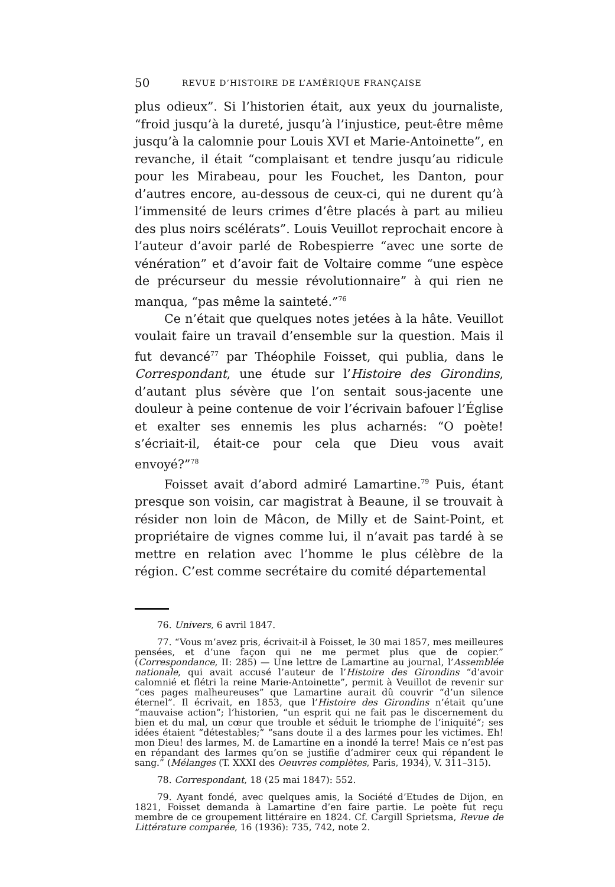50 REVUE D’HISTOIRE DE L’AMÉRIQUE FRANÇAISE
plus odieux”. Si l’historien était, aux yeux du journaliste, “froid jusqu’à la dureté, jusqu’à l’injustice, peut-être même jusqu’à la calomnie pour Louis XVI et Marie-Antoinette”, en revanche, il était “complaisant et tendre jusqu’au ridicule pour les Mirabeau, pour les Fouchet, les Danton, pour d’autres encore, au-dessous de ceux-ci, qui ne durent qu’à l’immensité de leurs crimes d’être placés à part au milieu des plus noirs scélérats”. Louis Veuillot reprochait encore à l’auteur d’avoir parlé de Robespierre “avec une sorte de vénération” et d’avoir fait de Voltaire comme “une espèce de précurseur du messie révolutionnaire” à qui rien ne manqua, “pas même la sainteté.”<sup>76</sup>
Ce n’était que quelques notes jetées à la hâte. Veuillot voulait faire un travail d’ensemble sur la question. Mais il fut devancé<sup>77</sup> par Théophile Foisset, qui publia, dans le Correspondant, une étude sur l’Histoire des Girondins, d’autant plus sévère que l’on sentait sous-jacente une douleur à peine contenue de voir l’écrivain bafouer l’Église et exalter ses ennemis les plus acharnés: “O poète! s’écriait-il, était-ce pour cela que Dieu vous avait envoyé?”<sup>78</sup>
Foisset avait d’abord admiré Lamartine.<sup>79</sup> Puis, étant presque son voisin, car magistrat à Beaune, il se trouvait à résider non loin de Mâcon, de Milly et de Saint-Point, et propriétaire de vignes comme lui, il n’avait pas tardé à se mettre en relation avec l’homme le plus célèbre de la région. C’est comme secrétaire du comité départemental
76. Univers, 6 avril 1847.
77. “Vous m’avez pris, écrivait-il à Foisset, le 30 mai 1857, mes meilleures pensées, et d’une façon qui ne me permet plus que de copier.” (Correspondance, II: 285) — Une lettre de Lamartine au journal, l’Assemblée nationale, qui avait accusé l’auteur de l’Histoire des Girondins “d’avoir calomnié et flétri la reine Marie-Antoinette”, permit à Veuillot de revenir sur “ces pages malheureuses” que Lamartine aurait dû couvrir “d’un silence éternel”. Il écrivait, en 1853, que l’Histoire des Girondins n’était qu’une “mauvaise action”; l’historien, “un esprit qui ne fait pas le discernement du bien et du mal, un cœur que trouble et séduit le triomphe de l’iniquité”; ses idées étaient “détestables;” “sans doute il a des larmes pour les victimes. Eh! mon Dieu! des larmes, M. de Lamartine en a inondé la terre! Mais ce n’est pas en répandant des larmes qu’on se justifie d’admirer ceux qui répandent le sang.” (Mélanges (T. XXXI des Oeuvres complètes, Paris, 1934), V. 311–315).
78. Correspondant, 18 (25 mai 1847): 552.
79. Ayant fondé, avec quelques amis, la Société d’Etudes de Dijon, en 1821, Foisset demanda à Lamartine d’en faire partie. Le poète fut reçu membre de ce groupement littéraire en 1824. Cf. Cargill Sprietsma, Revue de Littérature comparée, 16 (1936): 735, 742, note 2.